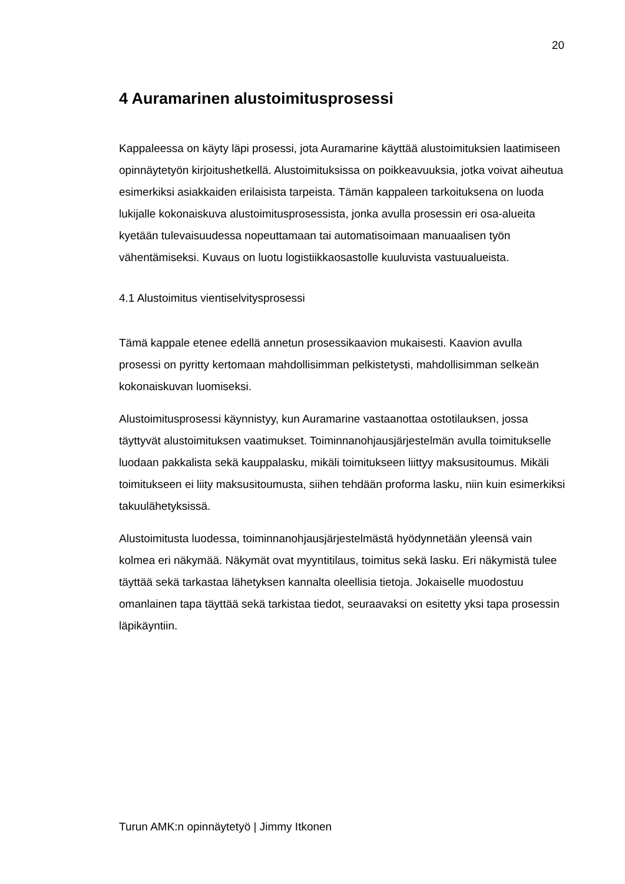20
4 Auramarinen alustoimitusprosessi
Kappaleessa on käyty läpi prosessi, jota Auramarine käyttää alustoimituksien laatimiseen opinnäytetyön kirjoitushetkellä. Alustoimituksissa on poikkeavuuksia, jotka voivat aiheutua esimerkiksi asiakkaiden erilaisista tarpeista. Tämän kappaleen tarkoituksena on luoda lukijalle kokonaiskuva alustoimitusprosessista, jonka avulla prosessin eri osa-alueita kyetään tulevaisuudessa nopeuttamaan tai automatisoimaan manuaalisen työn vähentämiseksi. Kuvaus on luotu logistiikkaosastolle kuuluvista vastuualueista.
4.1 Alustoimitus vientiselvitysprosessi
Tämä kappale etenee edellä annetun prosessikaavion mukaisesti. Kaavion avulla prosessi on pyritty kertomaan mahdollisimman pelkistetysti, mahdollisimman selkeän kokonaiskuvan luomiseksi.
Alustoimitusprosessi käynnistyy, kun Auramarine vastaanottaa ostotilauksen, jossa täyttyvät alustoimituksen vaatimukset. Toiminnanohjausjärjestelmän avulla toimitukselle luodaan pakkalista sekä kauppalasku, mikäli toimitukseen liittyy maksusitoumus. Mikäli toimitukseen ei liity maksusitoumusta, siihen tehdään proforma lasku, niin kuin esimerkiksi takuulähetyksissä.
Alustoimitusta luodessa, toiminnanohjausjärjestelmästä hyödynnetään yleensä vain kolmea eri näkymää. Näkymät ovat myyntitilaus, toimitus sekä lasku. Eri näkymistä tulee täyttää sekä tarkastaa lähetyksen kannalta oleellisia tietoja. Jokaiselle muodostuu omanlainen tapa täyttää sekä tarkistaa tiedot, seuraavaksi on esitetty yksi tapa prosessin läpikäyntiin.
Turun AMK:n opinnäytetyö | Jimmy Itkonen